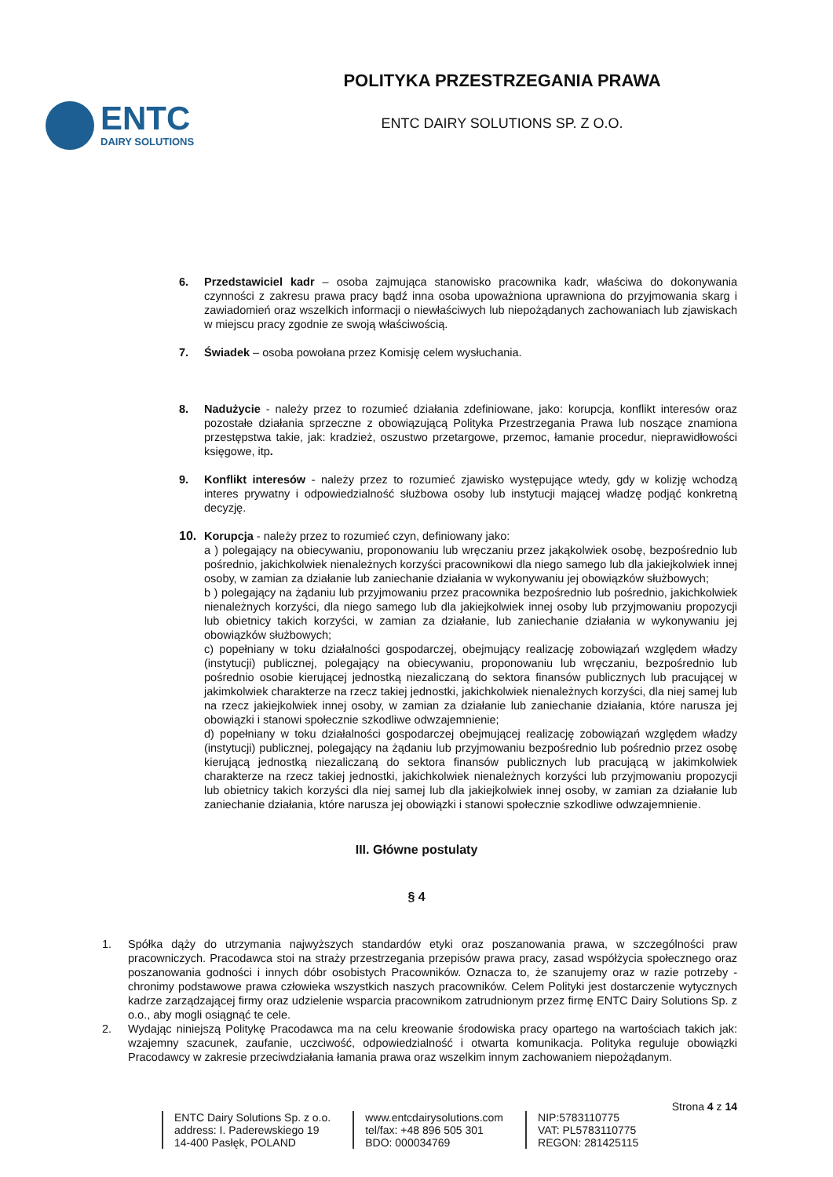ENTC
DAIRY SOLUTIONS
POLITYKA PRZESTRZEGANIA PRAWA
ENTC DAIRY SOLUTIONS SP. Z O.O.
6. Przedstawiciel kadr – osoba zajmująca stanowisko pracownika kadr, właściwa do dokonywania czynności z zakresu prawa pracy bądź inna osoba upoważniona uprawniona do przyjmowania skarg i zawiadomień oraz wszelkich informacji o niewłaściwych lub niepożądanych zachowaniach lub zjawiskach w miejscu pracy zgodnie ze swoją właściwością.
7. Świadek – osoba powołana przez Komisję celem wysłuchania.
8. Nadużycie - należy przez to rozumieć działania zdefiniowane, jako: korupcja, konflikt interesów oraz pozostałe działania sprzeczne z obowiązującą Polityka Przestrzegania Prawa lub noszące znamiona przestępstwa takie, jak: kradzież, oszustwo przetargowe, przemoc, łamanie procedur, nieprawidłowości księgowe, itp.
9. Konflikt interesów - należy przez to rozumieć zjawisko występujące wtedy, gdy w kolizję wchodzą interes prywatny i odpowiedzialność służbowa osoby lub instytucji mającej władzę podjąć konkretną decyzję.
10. Korupcja - należy przez to rozumieć czyn, definiowany jako:
a ) polegający na obiecywaniu, proponowaniu lub wręczaniu przez jakąkolwiek osobę, bezpośrednio lub pośrednio, jakichkolwiek nienależnych korzyści pracownikowi dla niego samego lub dla jakiejkolwiek innej osoby, w zamian za działanie lub zaniechanie działania w wykonywaniu jej obowiązków służbowych;
b ) polegający na żądaniu lub przyjmowaniu przez pracownika bezpośrednio lub pośrednio, jakichkolwiek nienależnych korzyści, dla niego samego lub dla jakiejkolwiek innej osoby lub przyjmowaniu propozycji lub obietnicy takich korzyści, w zamian za działanie, lub zaniechanie działania w wykonywaniu jej obowiązków służbowych;
c) popełniany w toku działalności gospodarczej, obejmujący realizację zobowiązań względem władzy (instytucji) publicznej, polegający na obiecywaniu, proponowaniu lub wręczaniu, bezpośrednio lub pośrednio osobie kierującej jednostką niezaliczaną do sektora finansów publicznych lub pracującej w jakimkolwiek charakterze na rzecz takiej jednostki, jakichkolwiek nienależnych korzyści, dla niej samej lub na rzecz jakiejkolwiek innej osoby, w zamian za działanie lub zaniechanie działania, które narusza jej obowiązki i stanowi społecznie szkodliwe odwzajemnienie;
d) popełniany w toku działalności gospodarczej obejmującej realizację zobowiązań względem władzy (instytucji) publicznej, polegający na żądaniu lub przyjmowaniu bezpośrednio lub pośrednio przez osobę kierującą jednostką niezaliczaną do sektora finansów publicznych lub pracującą w jakimkolwiek charakterze na rzecz takiej jednostki, jakichkolwiek nienależnych korzyści lub przyjmowaniu propozycji lub obietnicy takich korzyści dla niej samej lub dla jakiejkolwiek innej osoby, w zamian za działanie lub zaniechanie działania, które narusza jej obowiązki i stanowi społecznie szkodliwe odwzajemnienie.
III. Główne postulaty
§ 4
1. Spółka dąży do utrzymania najwyższych standardów etyki oraz poszanowania prawa, w szczególności praw pracowniczych. Pracodawca stoi na straży przestrzegania przepisów prawa pracy, zasad współżycia społecznego oraz poszanowania godności i innych dóbr osobistych Pracowników. Oznacza to, że szanujemy oraz w razie potrzeby - chronimy podstawowe prawa człowieka wszystkich naszych pracowników. Celem Polityki jest dostarczenie wytycznych kadrze zarządzającej firmy oraz udzielenie wsparcia pracownikom zatrudnionym przez firmę ENTC Dairy Solutions Sp. z o.o., aby mogli osiągnąć te cele.
2. Wydając niniejszą Politykę Pracodawca ma na celu kreowanie środowiska pracy opartego na wartościach takich jak: wzajemny szacunek, zaufanie, uczciwość, odpowiedzialność i otwarta komunikacja. Polityka reguluje obowiązki Pracodawcy w zakresie przeciwdziałania łamania prawa oraz wszelkim innym zachowaniem niepożądanym.
ENTC Dairy Solutions Sp. z o.o.
address: I. Paderewskiego 19
14-400 Pasłęk, POLAND
www.entcdairysolutions.com
tel/fax: +48 896 505 301
BDO: 000034769
NIP:5783110775
VAT: PL5783110775
REGON: 281425115
Strona 4 z 14